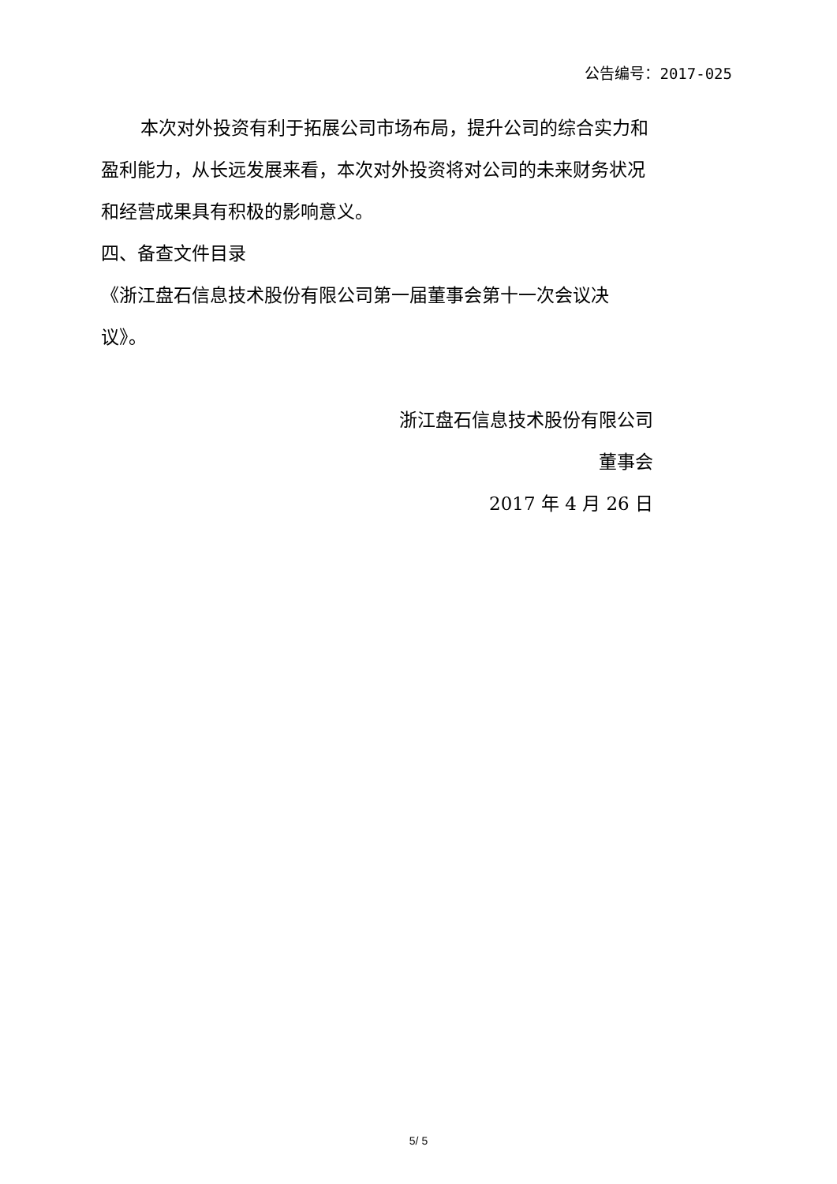公告编号：2017-025
本次对外投资有利于拓展公司市场布局，提升公司的综合实力和盈利能力，从长远发展来看，本次对外投资将对公司的未来财务状况和经营成果具有积极的影响意义。
四、备查文件目录
《浙江盘石信息技术股份有限公司第一届董事会第十一次会议决议》。
浙江盘石信息技术股份有限公司
董事会
2017 年 4 月 26 日
5/ 5